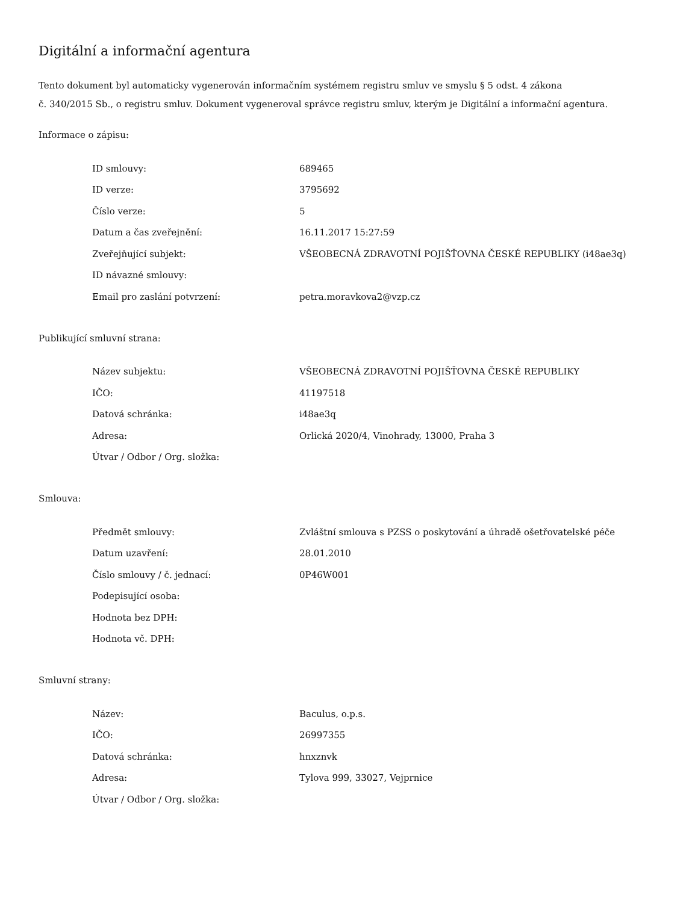Digitální a informační agentura
Tento dokument byl automaticky vygenerován informačním systémem registru smluv ve smyslu § 5 odst. 4 zákona
č. 340/2015 Sb., o registru smluv. Dokument vygeneroval správce registru smluv, kterým je Digitální a informační agentura.
Informace o zápisu:
| ID smlouvy: | 689465 |
| ID verze: | 3795692 |
| Číslo verze: | 5 |
| Datum a čas zveřejnění: | 16.11.2017 15:27:59 |
| Zveřejňující subjekt: | VŠEOBECNÁ ZDRAVOTNÍ POJIŠŤOVNA ČESKÉ REPUBLIKY (i48ae3q) |
| ID návazné smlouvy: | |
| Email pro zaslání potvrzení: | petra.moravkova2@vzp.cz |
Publikující smluvní strana:
| Název subjektu: | VŠEOBECNÁ ZDRAVOTNÍ POJIŠŤOVNA ČESKÉ REPUBLIKY |
| IČO: | 41197518 |
| Datová schránka: | i48ae3q |
| Adresa: | Orlická 2020/4, Vinohrady, 13000, Praha 3 |
| Útvar / Odbor / Org. složka: | |
Smlouva:
| Předmět smlouvy: | Zvláštní smlouva s PZSS o poskytování a úhradě ošetřovatelské péče |
| Datum uzavření: | 28.01.2010 |
| Číslo smlouvy / č. jednací: | 0P46W001 |
| Podepisující osoba: | |
| Hodnota bez DPH: | |
| Hodnota vč. DPH: | |
Smluvní strany:
| Název: | Baculus, o.p.s. |
| IČO: | 26997355 |
| Datová schránka: | hnxznvk |
| Adresa: | Tylova 999, 33027, Vejprnice |
| Útvar / Odbor / Org. složka: | |